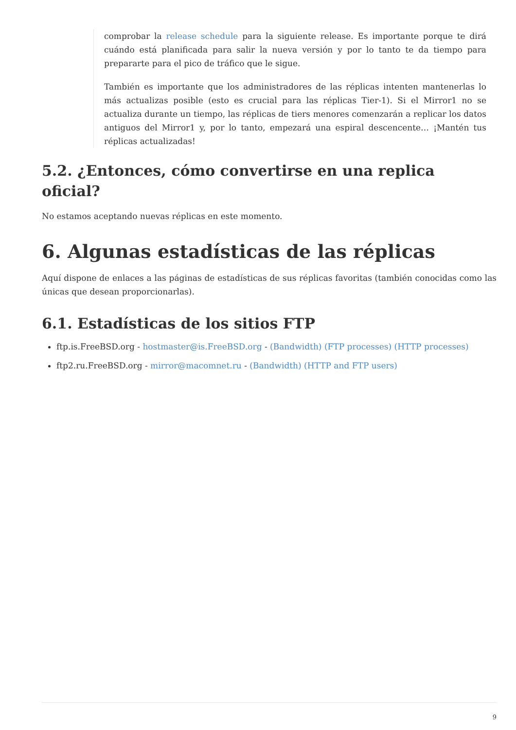comprobar la release schedule para la siguiente release. Es importante porque te dirá cuándo está planificada para salir la nueva versión y por lo tanto te da tiempo para prepararte para el pico de tráfico que le sigue.
También es importante que los administradores de las réplicas intenten mantenerlas lo más actualizas posible (esto es crucial para las réplicas Tier-1). Si el Mirror1 no se actualiza durante un tiempo, las réplicas de tiers menores comenzarán a replicar los datos antiguos del Mirror1 y, por lo tanto, empezará una espiral descencente… ¡Mantén tus réplicas actualizadas!
5.2. ¿Entonces, cómo convertirse en una replica oficial?
No estamos aceptando nuevas réplicas en este momento.
6. Algunas estadísticas de las réplicas
Aquí dispone de enlaces a las páginas de estadísticas de sus réplicas favoritas (también conocidas como las únicas que desean proporcionarlas).
6.1. Estadísticas de los sitios FTP
ftp.is.FreeBSD.org - hostmaster@is.FreeBSD.org - (Bandwidth) (FTP processes) (HTTP processes)
ftp2.ru.FreeBSD.org - mirror@macomnet.ru - (Bandwidth) (HTTP and FTP users)
9